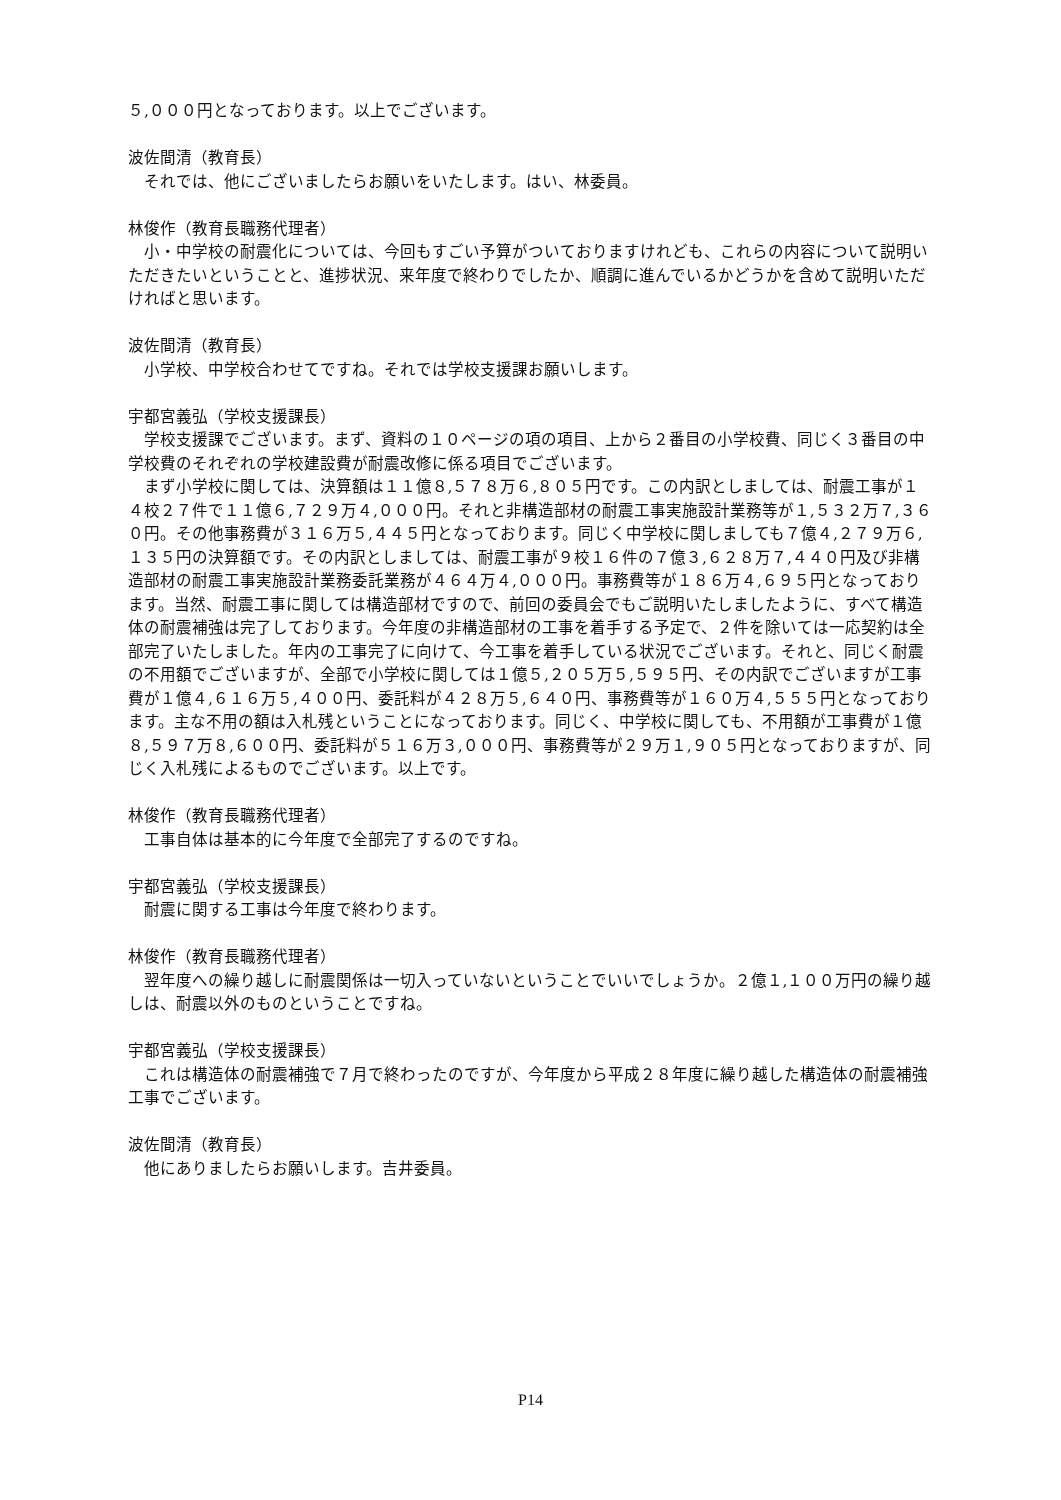５,０００円となっております。以上でございます。
波佐間清（教育長）
それでは、他にございましたらお願いをいたします。はい、林委員。
林俊作（教育長職務代理者）
小・中学校の耐震化については、今回もすごい予算がついておりますけれども、これらの内容について説明いただきたいということと、進捗状況、来年度で終わりでしたか、順調に進んでいるかどうかを含めて説明いただければと思います。
波佐間清（教育長）
小学校、中学校合わせてですね。それでは学校支援課お願いします。
宇都宮義弘（学校支援課長）
学校支援課でございます。まず、資料の１０ページの項の項目、上から２番目の小学校費、同じく３番目の中学校費のそれぞれの学校建設費が耐震改修に係る項目でございます。
まず小学校に関しては、決算額は１１億８,５７８万６,８０５円です。この内訳としましては、耐震工事が１４校２７件で１１億６,７２９万４,０００円。それと非構造部材の耐震工事実施設計業務等が１,５３２万７,３６０円。その他事務費が３１６万５,４４５円となっております。同じく中学校に関しましても７億４,２７９万６,１３５円の決算額です。その内訳としましては、耐震工事が９校１６件の７億３,６２８万７,４４０円及び非構造部材の耐震工事実施設計業務委託業務が４６４万４,０００円。事務費等が１８６万４,６９５円となっております。当然、耐震工事に関しては構造部材ですので、前回の委員会でもご説明いたしましたように、すべて構造体の耐震補強は完了しております。今年度の非構造部材の工事を着手する予定で、２件を除いては一応契約は全部完了いたしました。年内の工事完了に向けて、今工事を着手している状況でございます。それと、同じく耐震の不用額でございますが、全部で小学校に関しては１億５,２０５万５,５９５円、その内訳でございますが工事費が１億４,６１６万５,４００円、委託料が４２８万５,６４０円、事務費等が１６０万４,５５５円となっております。主な不用の額は入札残ということになっております。同じく、中学校に関しても、不用額が工事費が１億８,５９７万８,６００円、委託料が５１６万３,０００円、事務費等が２９万１,９０５円となっておりますが、同じく入札残によるものでございます。以上です。
林俊作（教育長職務代理者）
工事自体は基本的に今年度で全部完了するのですね。
宇都宮義弘（学校支援課長）
耐震に関する工事は今年度で終わります。
林俊作（教育長職務代理者）
翌年度への繰り越しに耐震関係は一切入っていないということでいいでしょうか。２億１,１００万円の繰り越しは、耐震以外のものということですね。
宇都宮義弘（学校支援課長）
これは構造体の耐震補強で７月で終わったのですが、今年度から平成２８年度に繰り越した構造体の耐震補強工事でございます。
波佐間清（教育長）
他にありましたらお願いします。吉井委員。
P14